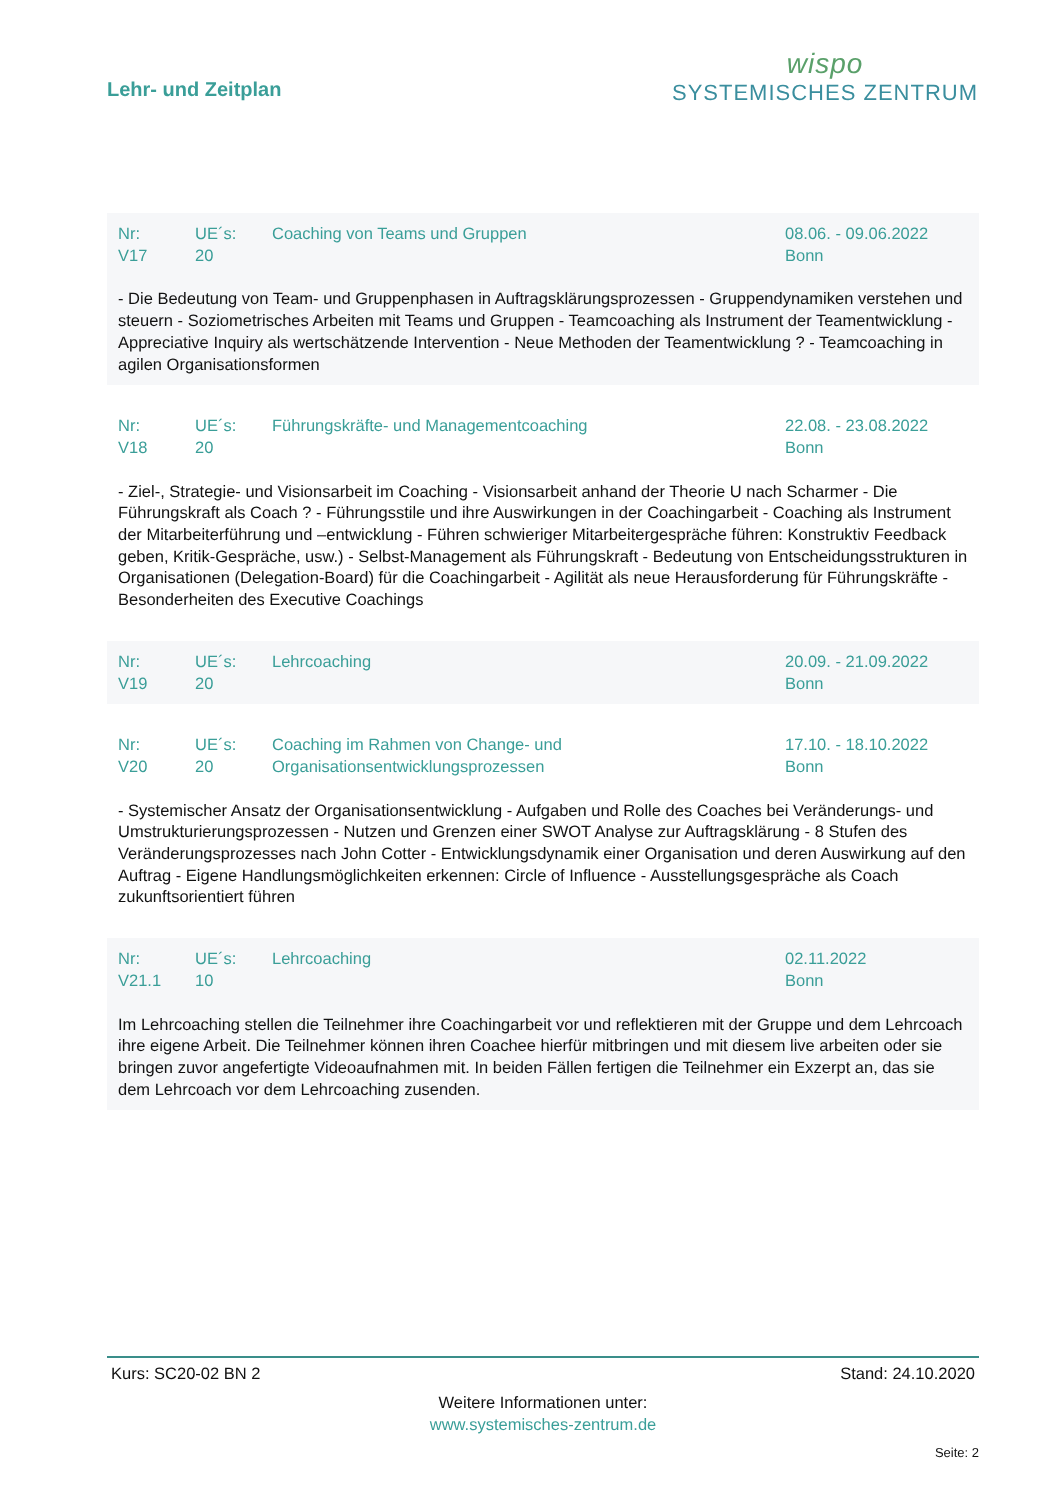Lehr- und Zeitplan
wispo
SYSTEMISCHES ZENTRUM
Nr:
V17
UE´s:
20
Coaching von Teams und Gruppen 08.06. - 09.06.2022
Bonn
- Die Bedeutung von Team- und Gruppenphasen in Auftragsklärungsprozessen - Gruppendynamiken verstehen und steuern - Soziometrisches Arbeiten mit Teams und Gruppen - Teamcoaching als Instrument der Teamentwicklung - Appreciative Inquiry als wertschätzende Intervention - Neue Methoden der Teamentwicklung ? - Teamcoaching in agilen Organisationsformen
Nr:
V18
UE´s:
20
Führungskräfte- und Managementcoaching 22.08. - 23.08.2022
Bonn
- Ziel-, Strategie- und Visionsarbeit im Coaching - Visionsarbeit anhand der Theorie U nach Scharmer - Die Führungskraft als Coach ? - Führungsstile und ihre Auswirkungen in der Coachingarbeit - Coaching als Instrument der Mitarbeiterführung und –entwicklung - Führen schwieriger Mitarbeitergespräche führen: Konstruktiv Feedback geben, Kritik-Gespräche, usw.) - Selbst-Management als Führungskraft - Bedeutung von Entscheidungsstrukturen in Organisationen (Delegation-Board) für die Coachingarbeit - Agilität als neue Herausforderung für Führungskräfte - Besonderheiten des Executive Coachings
Nr:
V19
UE´s:
20
Lehrcoaching 20.09. - 21.09.2022
Bonn
Nr:
V20
UE´s:
20
Coaching im Rahmen von Change- und Organisationsentwicklungsprozessen
17.10. - 18.10.2022
Bonn
- Systemischer Ansatz der Organisationsentwicklung - Aufgaben und Rolle des Coaches bei Veränderungs- und Umstrukturierungsprozessen - Nutzen und Grenzen einer SWOT Analyse zur Auftragsklärung - 8 Stufen des Veränderungsprozesses nach John Cotter - Entwicklungsdynamik einer Organisation und deren Auswirkung auf den Auftrag - Eigene Handlungsmöglichkeiten erkennen: Circle of Influence - Ausstellungsgespräche als Coach zukunftsorientiert führen
Nr:
V21.1
UE´s:
10
Lehrcoaching 02.11.2022
Bonn
Im Lehrcoaching stellen die Teilnehmer ihre Coachingarbeit vor und reflektieren mit der Gruppe und dem Lehrcoach ihre eigene Arbeit. Die Teilnehmer können ihren Coachee hierfür mitbringen und mit diesem live arbeiten oder sie bringen zuvor angefertigte Videoaufnahmen mit. In beiden Fällen fertigen die Teilnehmer ein Exzerpt an, das sie dem Lehrcoach vor dem Lehrcoaching zusenden.
Kurs: SC20-02 BN 2 Stand: 24.10.2020
Weitere Informationen unter:
www.systemisches-zentrum.de
Seite: 2